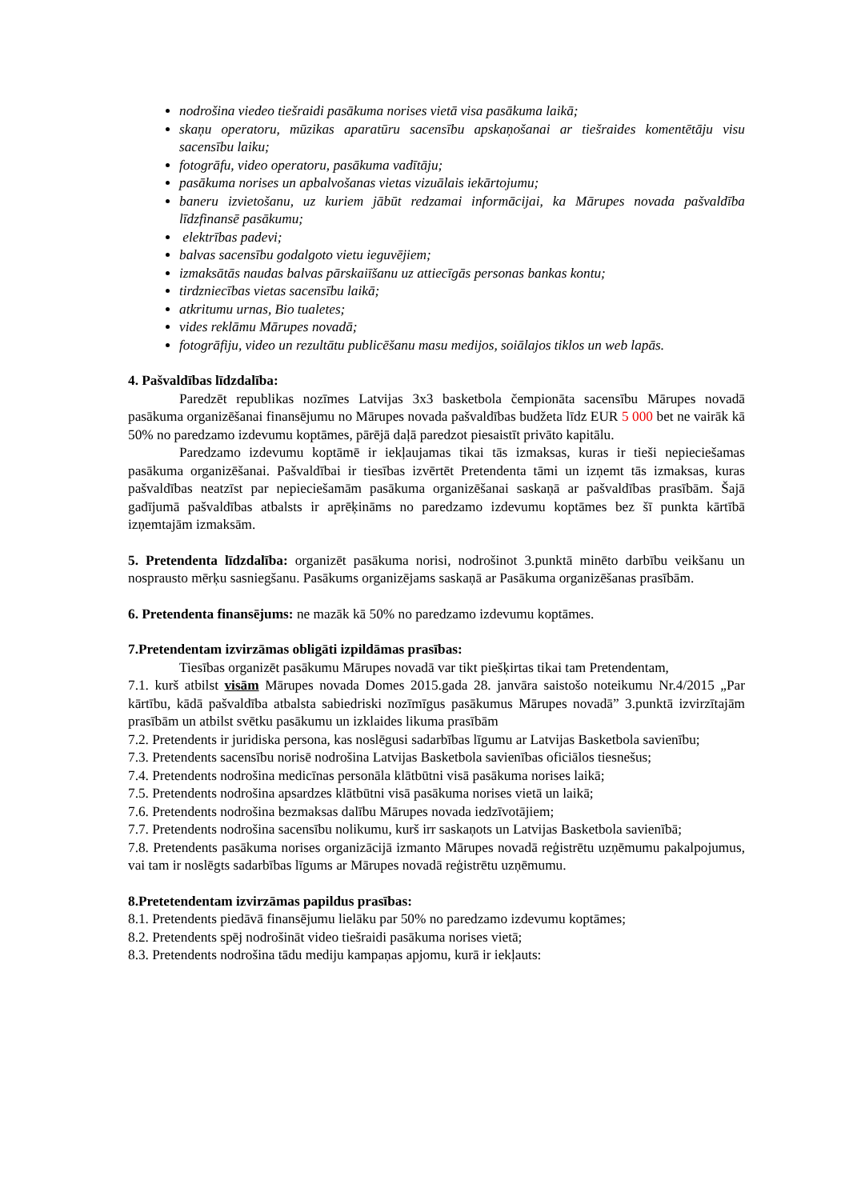nodrošina viedeo tiešraidi pasākuma norises vietā visa pasākuma laikā;
skaņu operatoru, mūzikas aparatūru sacensību apskaņošanai ar tiešraides komentētāju visu sacensību laiku;
fotogrāfu, video operatoru, pasākuma vadītāju;
pasākuma norises un apbalvošanas vietas vizuālais iekārtojumu;
baneru izvietošanu, uz kuriem jābūt redzamai informācijai, ka Mārupes novada pašvaldība līdzfinansē pasākumu;
elektrības padevi;
balvas sacensību godalgoto vietu ieguvējiem;
izmaksātās naudas balvas pārskaiīšanu uz attiecīgās personas bankas kontu;
tirdzniecības vietas sacensību laikā;
atkritumu urnas, Bio tualetes;
vides reklāmu Mārupes novadā;
fotogrāfiju, video un rezultātu publicēšanu masu medijos, soiālajos tiklos un web lapās.
4. Pašvaldības līdzdalība:
Paredzēt republikas nozīmes Latvijas 3x3 basketbola čempionāta sacensību Mārupes novadā pasākuma organizēšanai finansējumu no Mārupes novada pašvaldības budžeta līdz EUR 5 000 bet ne vairāk kā 50% no paredzamo izdevumu koptāmes, pārējā daļā paredzot piesaistīt privāto kapitālu.
Paredzamo izdevumu koptāmē ir iekļaujamas tikai tās izmaksas, kuras ir tieši nepieciešamas pasākuma organizēšanai. Pašvaldībai ir tiesības izvērtēt Pretendenta tāmi un izņemt tās izmaksas, kuras pašvaldības neatzīst par nepieciešamām pasākuma organizēšanai saskaņā ar pašvaldības prasībām. Šajā gadījumā pašvaldības atbalsts ir aprēķināms no paredzamo izdevumu koptāmes bez šī punkta kārtībā izņemtajām izmaksām.
5. Pretendenta līdzdalība: organizēt pasākuma norisi, nodrošinot 3.punktā minēto darbību veikšanu un nospraustо mērķu sasniegšanu. Pasākums organizējams saskaņā ar Pasākuma organizēšanas prasībām.
6. Pretendenta finansējums: ne mazāk kā 50% no paredzamo izdevumu koptāmes.
7.Pretendentam izvirzāmas obligāti izpildāmas prasības:
Tiesības organizēt pasākumu Mārupes novadā var tikt piešķirtas tikai tam Pretendentam,
7.1. kurš atbilst visām Mārupes novada Domes 2015.gada 28. janvāra saistošo noteikumu Nr.4/2015 „Par kārtību, kādā pašvaldība atbalsta sabiedriski nozīmīgus pasākumus Mārupes novadā” 3.punktā izvirzītajām prasībām un atbilst svētku pasākumu un izklaides likuma prasībām
7.2. Pretendents ir juridiska persona, kas noslēgusi sadarbības līgumu ar Latvijas Basketbola savienību;
7.3. Pretendents sacensību norisē nodrošina Latvijas Basketbola savienības oficiālos tiesnešus;
7.4. Pretendents nodrošina medicīnas personāla klātbūtni visā pasākuma norises laikā;
7.5. Pretendents nodrošina apsardzes klātbūtni visā pasākuma norises vietā un laikā;
7.6. Pretendents nodrošina bezmaksas dalību Mārupes novada iedzīvotājiem;
7.7. Pretendents nodrošina sacensību nolikumu, kurš irr saskaņots un Latvijas Basketbola savienībā;
7.8. Pretendents pasākuma norises organizācijā izmanto Mārupes novadā reģistrētu uzņēmumu pakalpojumus, vai tam ir noslēgts sadarbības līgums ar Mārupes novadā reģistrētu uzņēmumu.
8.Pretetendentam izvirzāmas papildus prasības:
8.1. Pretendents piedāvā finansējumu lielāku par 50% no paredzamo izdevumu koptāmes;
8.2. Pretendents spēj nodrošināt video tiešraidi pasākuma norises vietā;
8.3. Pretendents nodrošina tādu mediju kampaņas apjomu, kurā ir iekļauts: